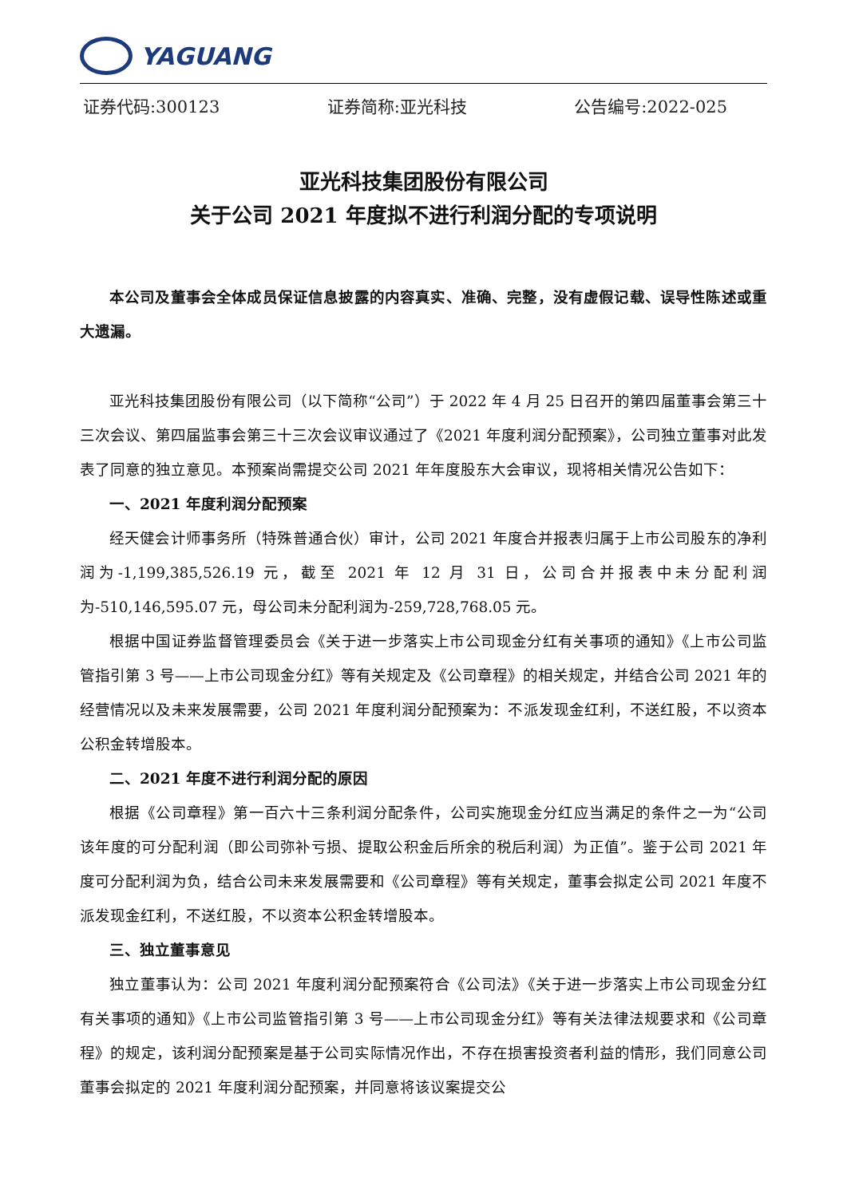YAGUANG
证券代码:300123 证券简称:亚光科技 公告编号:2022-025
亚光科技集团股份有限公司
关于公司 2021 年度拟不进行利润分配的专项说明
本公司及董事会全体成员保证信息披露的内容真实、准确、完整，没有虚假记载、误导性陈述或重大遗漏。
亚光科技集团股份有限公司（以下简称“公司”）于 2022 年 4 月 25 日召开的第四届董事会第三十三次会议、第四届监事会第三十三次会议审议通过了《2021 年度利润分配预案》，公司独立董事对此发表了同意的独立意见。本预案尚需提交公司 2021 年年度股东大会审议，现将相关情况公告如下：
一、2021 年度利润分配预案
经天健会计师事务所（特殊普通合伙）审计，公司 2021 年度合并报表归属于上市公司股东的净利润为-1,199,385,526.19 元，截至 2021 年 12 月 31 日，公司合并报表中未分配利润为-510,146,595.07 元，母公司未分配利润为-259,728,768.05 元。
根据中国证券监督管理委员会《关于进一步落实上市公司现金分红有关事项的通知》《上市公司监管指引第 3 号——上市公司现金分红》等有关规定及《公司章程》的相关规定，并结合公司 2021 年的经营情况以及未来发展需要，公司 2021 年度利润分配预案为：不派发现金红利，不送红股，不以资本公积金转增股本。
二、2021 年度不进行利润分配的原因
根据《公司章程》第一百六十三条利润分配条件，公司实施现金分红应当满足的条件之一为“公司该年度的可分配利润（即公司弥补亏损、提取公积金后所余的税后利润）为正值”。鉴于公司 2021 年度可分配利润为负，结合公司未来发展需要和《公司章程》等有关规定，董事会拟定公司 2021 年度不派发现金红利，不送红股，不以资本公积金转增股本。
三、独立董事意见
独立董事认为：公司 2021 年度利润分配预案符合《公司法》《关于进一步落实上市公司现金分红有关事项的通知》《上市公司监管指引第 3 号——上市公司现金分红》等有关法律法规要求和《公司章程》的规定，该利润分配预案是基于公司实际情况作出，不存在损害投资者利益的情形，我们同意公司董事会拟定的 2021 年度利润分配预案，并同意将该议案提交公